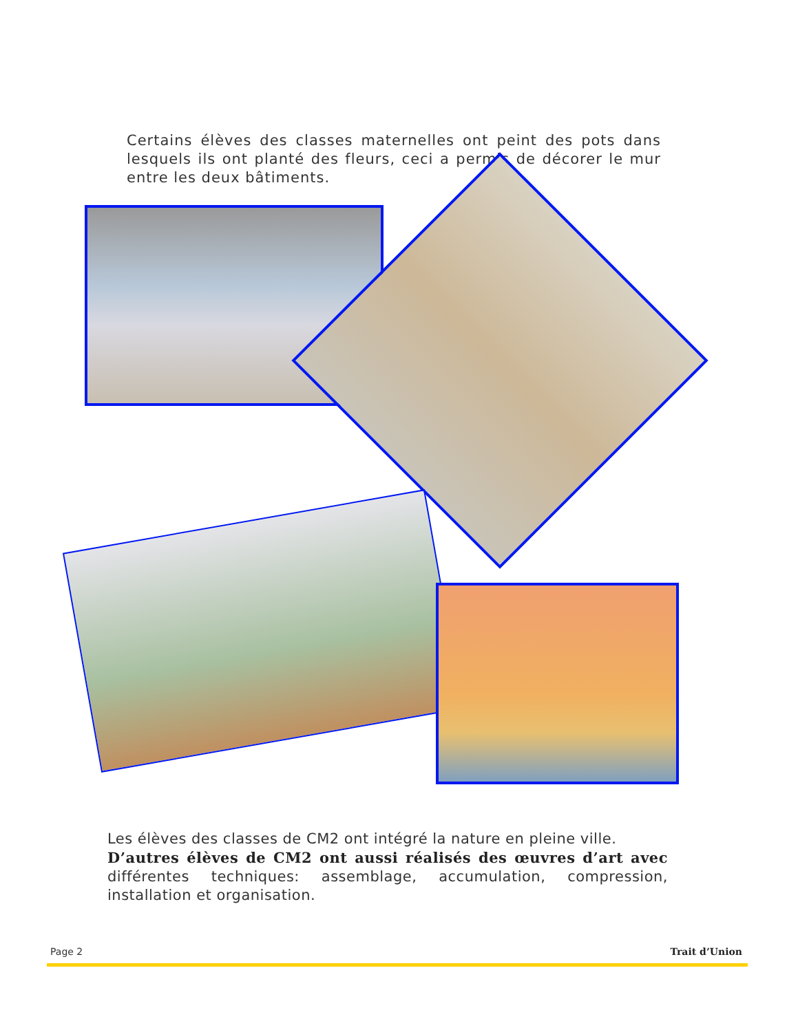Certains élèves des classes maternelles ont peint des pots dans lesquels ils ont planté des fleurs, ceci a permis de décorer le mur entre les deux bâtiments.
Les élèves des classes de CM2 ont intégré la nature en pleine ville.
D’autres élèves de CM2 ont aussi réalisés des œuvres d’art avec différentes techniques: assemblage, accumulation, compression, installation et organisation.
Page 2 Trait d’Union